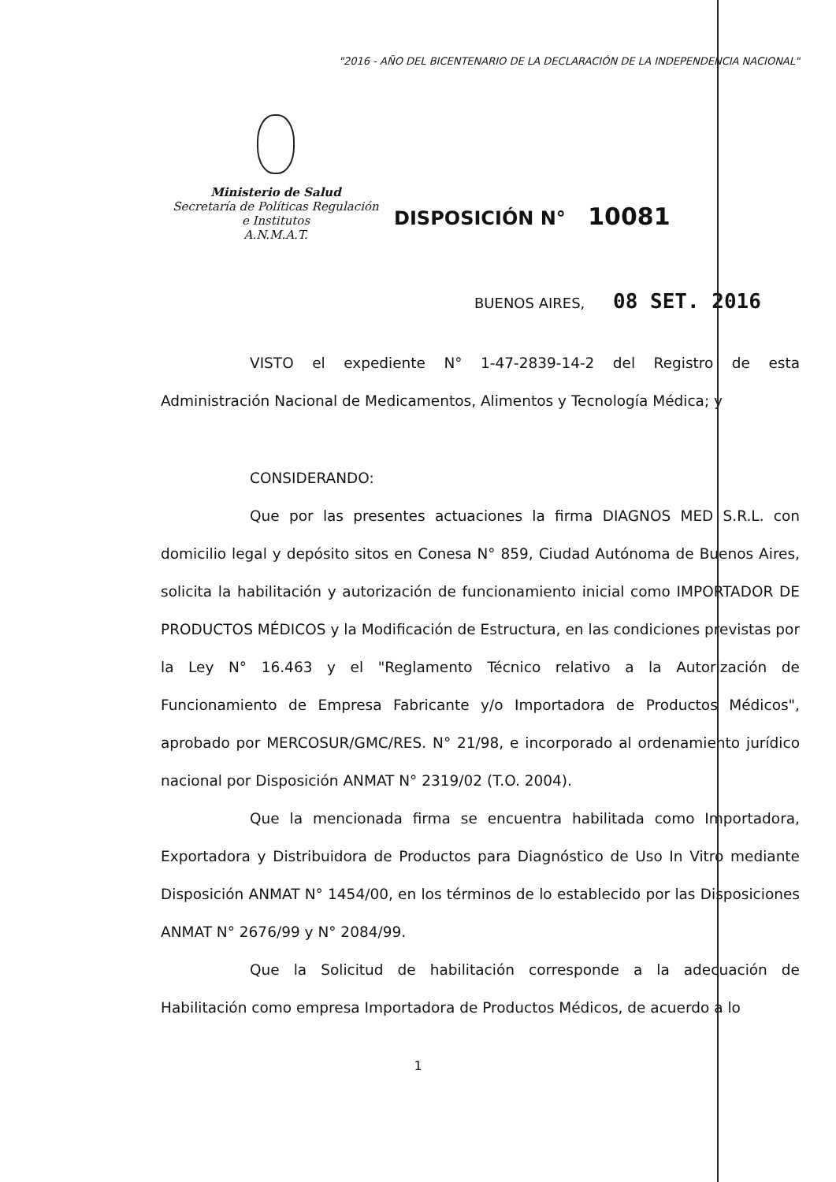"2016 - AÑO DEL BICENTENARIO DE LA DECLARACIÓN DE LA INDEPENDENCIA NACIONAL"
Ministerio de Salud
Secretaría de Políticas Regulación
e Institutos
A.N.M.A.T.
DISPOSICIÓN N° 10081
BUENOS AIRES, 08 SET. 2016
VISTO el expediente N° 1-47-2839-14-2 del Registro de esta Administración Nacional de Medicamentos, Alimentos y Tecnología Médica; y
CONSIDERANDO:
Que por las presentes actuaciones la firma DIAGNOS MED S.R.L. con domicilio legal y depósito sitos en Conesa N° 859, Ciudad Autónoma de Buenos Aires, solicita la habilitación y autorización de funcionamiento inicial como IMPORTADOR DE PRODUCTOS MÉDICOS y la Modificación de Estructura, en las condiciones previstas por la Ley N° 16.463 y el "Reglamento Técnico relativo a la Autorización de Funcionamiento de Empresa Fabricante y/o Importadora de Productos Médicos", aprobado por MERCOSUR/GMC/RES. N° 21/98, e incorporado al ordenamiento jurídico nacional por Disposición ANMAT N° 2319/02 (T.O. 2004).
Que la mencionada firma se encuentra habilitada como Importadora, Exportadora y Distribuidora de Productos para Diagnóstico de Uso In Vitro mediante Disposición ANMAT N° 1454/00, en los términos de lo establecido por las Disposiciones ANMAT N° 2676/99 y N° 2084/99.
Que la Solicitud de habilitación corresponde a la adecuación de Habilitación como empresa Importadora de Productos Médicos, de acuerdo a lo
1